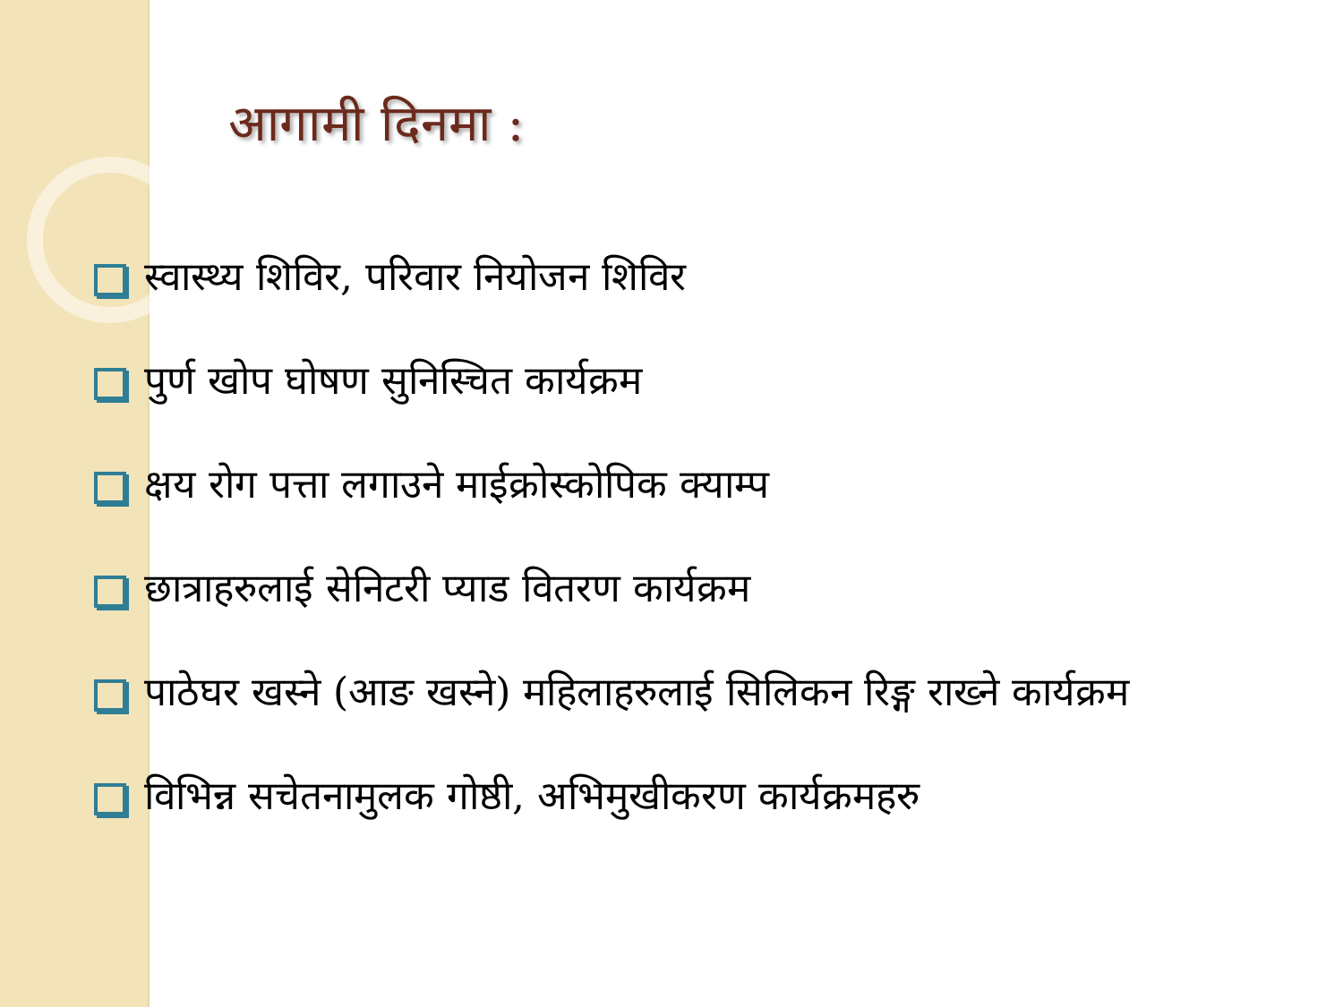आगामी दिनमा :
स्वास्थ्य शिविर, परिवार नियोजन शिविर
पुर्ण खोप घोषण सुनिस्चित कार्यक्रम
क्षय रोग पत्ता लगाउने माईक्रोस्कोपिक क्याम्प
छात्राहरुलाई सेनिटरी प्याड वितरण कार्यक्रम
पाठेघर खस्ने (आङ खस्ने) महिलाहरुलाई सिलिकन रिङ्ग राख्ने कार्यक्रम
विभिन्न सचेतनामुलक गोष्ठी, अभिमुखीकरण कार्यक्रमहरु